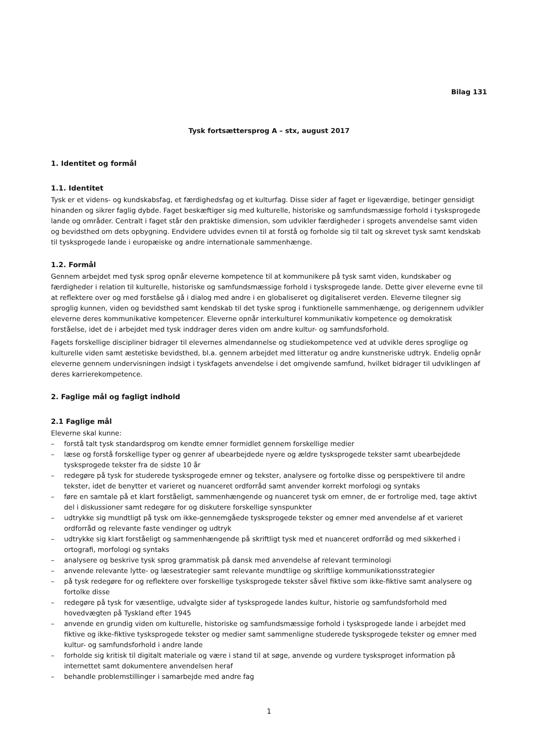Bilag 131
Tysk fortsættersprog A – stx, august 2017
1. Identitet og formål
1.1. Identitet
Tysk er et videns- og kundskabsfag, et færdighedsfag og et kulturfag. Disse sider af faget er ligeværdige, betinger gensidigt hinanden og sikrer faglig dybde. Faget beskæftiger sig med kulturelle, historiske og samfundsmæssige forhold i tysksprogede lande og områder. Centralt i faget står den praktiske dimension, som udvikler færdigheder i sprogets anvendelse samt viden og bevidsthed om dets opbygning. Endvidere udvides evnen til at forstå og forholde sig til talt og skrevet tysk samt kendskab til tysksprogede lande i europæiske og andre internationale sammenhænge.
1.2. Formål
Gennem arbejdet med tysk sprog opnår eleverne kompetence til at kommunikere på tysk samt viden, kundskaber og færdigheder i relation til kulturelle, historiske og samfundsmæssige forhold i tysksprogede lande. Dette giver eleverne evne til at reflektere over og med forståelse gå i dialog med andre i en globaliseret og digitaliseret verden. Eleverne tilegner sig sproglig kunnen, viden og bevidsthed samt kendskab til det tyske sprog i funktionelle sammenhænge, og derigennem udvikler eleverne deres kommunikative kompetencer. Eleverne opnår interkulturel kommunikativ kompetence og demokratisk forståelse, idet de i arbejdet med tysk inddrager deres viden om andre kultur- og samfundsforhold.
Fagets forskellige discipliner bidrager til elevernes almendannelse og studiekompetence ved at udvikle deres sproglige og kulturelle viden samt æstetiske bevidsthed, bl.a. gennem arbejdet med litteratur og andre kunstneriske udtryk. Endelig opnår eleverne gennem undervisningen indsigt i tyskfagets anvendelse i det omgivende samfund, hvilket bidrager til udviklingen af deres karrierekompetence.
2. Faglige mål og fagligt indhold
2.1 Faglige mål
Eleverne skal kunne:
– forstå talt tysk standardsprog om kendte emner formidlet gennem forskellige medier
– læse og forstå forskellige typer og genrer af ubearbejdede nyere og ældre tysksprogede tekster samt ubearbejdede tysksprogede tekster fra de sidste 10 år
– redegøre på tysk for studerede tysksprogede emner og tekster, analysere og fortolke disse og perspektivere til andre tekster, idet de benytter et varieret og nuanceret ordforråd samt anvender korrekt morfologi og syntaks
– føre en samtale på et klart forståeligt, sammenhængende og nuanceret tysk om emner, de er fortrolige med, tage aktivt del i diskussioner samt redegøre for og diskutere forskellige synspunkter
– udtrykke sig mundtligt på tysk om ikke-gennemgåede tysksprogede tekster og emner med anvendelse af et varieret ordforråd og relevante faste vendinger og udtryk
– udtrykke sig klart forståeligt og sammenhængende på skriftligt tysk med et nuanceret ordforråd og med sikkerhed i ortografi, morfologi og syntaks
– analysere og beskrive tysk sprog grammatisk på dansk med anvendelse af relevant terminologi
– anvende relevante lytte- og læsestrategier samt relevante mundtlige og skriftlige kommunikationsstrategier
– på tysk redegøre for og reflektere over forskellige tysksprogede tekster såvel fiktive som ikke-fiktive samt analysere og fortolke disse
– redegøre på tysk for væsentlige, udvalgte sider af tysksprogede landes kultur, historie og samfundsforhold med hovedvægten på Tyskland efter 1945
– anvende en grundig viden om kulturelle, historiske og samfundsmæssige forhold i tysksprogede lande i arbejdet med fiktive og ikke-fiktive tysksprogede tekster og medier samt sammenligne studerede tysksprogede tekster og emner med kultur- og samfundsforhold i andre lande
– forholde sig kritisk til digitalt materiale og være i stand til at søge, anvende og vurdere tysksproget information på internettet samt dokumentere anvendelsen heraf
– behandle problemstillinger i samarbejde med andre fag
1